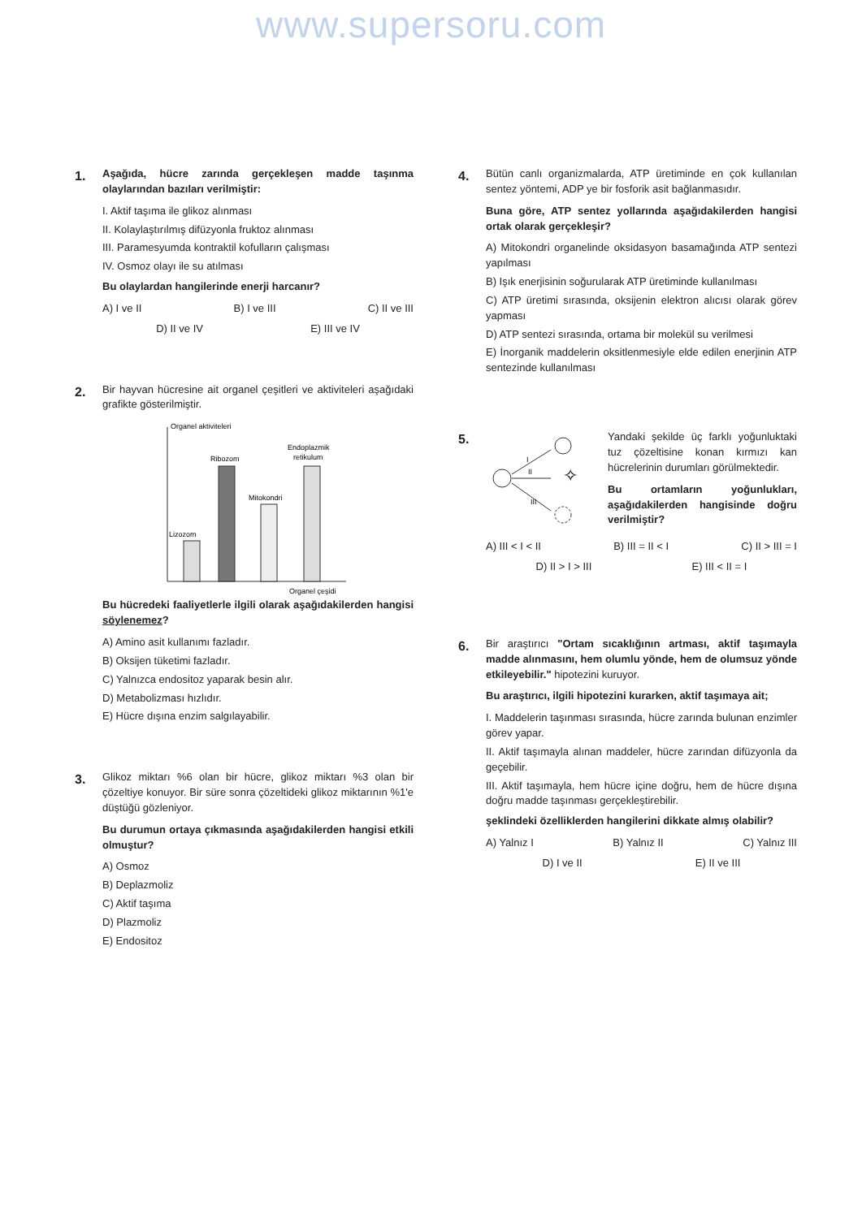www.supersoru.com
1.
Aşağıda, hücre zarında gerçekleşen madde taşınma olaylarından bazıları verilmiştir:
I. Aktif taşıma ile glikoz alınması
II. Kolaylaştırılmış difüzyonla fruktoz alınması
III. Paramesyumda kontraktil kofulların çalışması
IV. Osmoz olayı ile su atılması
Bu olaylardan hangilerinde enerji harcanır?
A) I ve II B) I ve III C) II ve III
D) II ve IV E) III ve IV
2.
Bir hayvan hücresine ait organel çeşitleri ve aktiviteleri aşağıdaki grafikte gösterilmiştir.
Organel aktiviteleri
Lizozom
Ribozom
Mitokondri
Endoplazmik
retikulum
Organel çeşidi
Bu hücredeki faaliyetlerle ilgili olarak aşağıdakilerden hangisi söylenemez?
A) Amino asit kullanımı fazladır.
B) Oksijen tüketimi fazladır.
C) Yalnızca endositoz yaparak besin alır.
D) Metabolizması hızlıdır.
E) Hücre dışına enzim salgılayabilir.
3.
Glikoz miktarı %6 olan bir hücre, glikoz miktarı %3 olan bir çözeltiye konuyor. Bir süre sonra çözeltideki glikoz miktarının %1'e düştüğü gözleniyor.
Bu durumun ortaya çıkmasında aşağıdakilerden hangisi etkili olmuştur?
A) Osmoz
B) Deplazmoliz
C) Aktif taşıma
D) Plazmoliz
E) Endositoz
4.
Bütün canlı organizmalarda, ATP üretiminde en çok kullanılan sentez yöntemi, ADP ye bir fosforik asit bağlanmasıdır.
Buna göre, ATP sentez yollarında aşağıdakilerden hangisi ortak olarak gerçekleşir?
A) Mitokondri organelinde oksidasyon basamağında ATP sentezi yapılması
B) Işık enerjisinin soğurularak ATP üretiminde kullanılması
C) ATP üretimi sırasında, oksijenin elektron alıcısı olarak görev yapması
D) ATP sentezi sırasında, ortama bir molekül su verilmesi
E) İnorganik maddelerin oksitlenmesiyle elde edilen enerjinin ATP sentezinde kullanılması
5.
I
II
✧
III
Yandaki şekilde üç farklı yoğunluktaki tuz çözeltisine konan kırmızı kan hücrelerinin durumları görülmektedir.
Bu ortamların yoğunlukları, aşağıdakilerden hangisinde doğru verilmiştir?
A) III < I < II B) III = II < I C) II > III = I
D) II > I > III E) III < II = I
6.
Bir araştırıcı "Ortam sıcaklığının artması, aktif taşımayla madde alınmasını, hem olumlu yönde, hem de olumsuz yönde etkileyebilir." hipotezini kuruyor.
Bu araştırıcı, ilgili hipotezini kurarken, aktif taşımaya ait;
I. Maddelerin taşınması sırasında, hücre zarında bulunan enzimler görev yapar.
II. Aktif taşımayla alınan maddeler, hücre zarından difüzyonla da geçebilir.
III. Aktif taşımayla, hem hücre içine doğru, hem de hücre dışına doğru madde taşınması gerçekleştirebilir.
şeklindeki özelliklerden hangilerini dikkate almış olabilir?
A) Yalnız I B) Yalnız II C) Yalnız III
D) I ve II E) II ve III